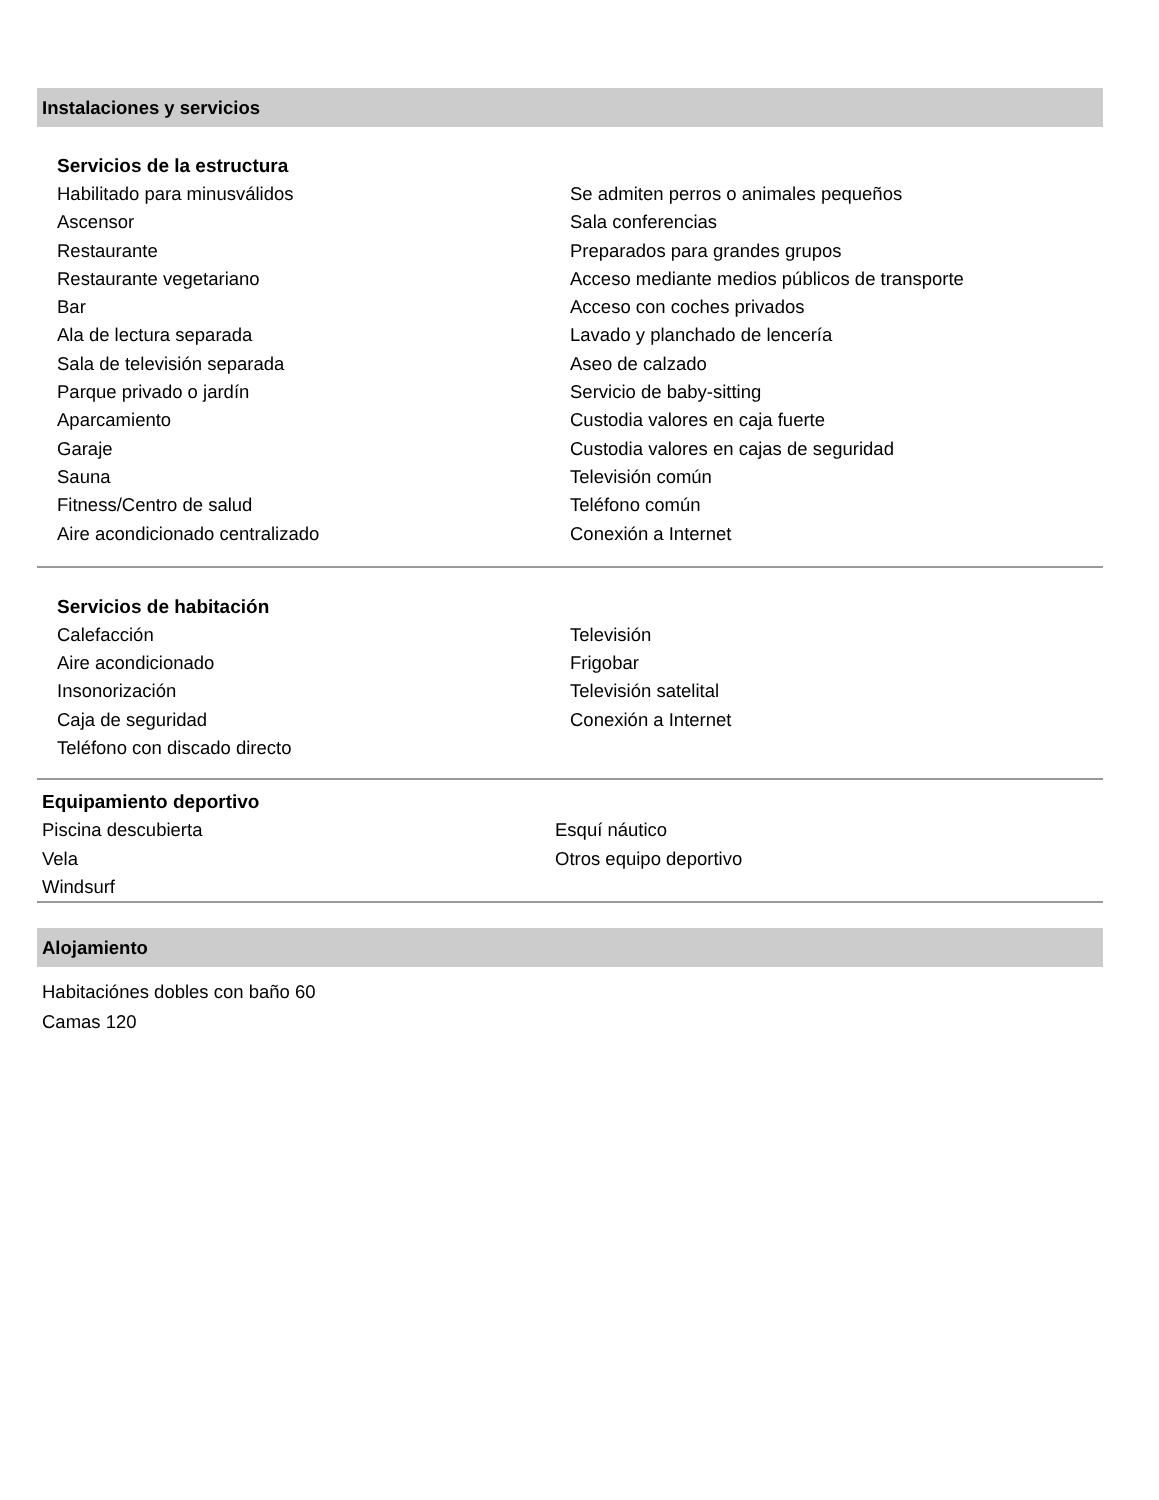Instalaciones y servicios
Servicios de la estructura
Habilitado para minusválidos
Ascensor
Restaurante
Restaurante vegetariano
Bar
Ala de lectura separada
Sala de televisión separada
Parque privado o jardín
Aparcamiento
Garaje
Sauna
Fitness/Centro de salud
Aire acondicionado centralizado
Se admiten perros o animales pequeños
Sala conferencias
Preparados para grandes grupos
Acceso mediante medios públicos de transporte
Acceso con coches privados
Lavado y planchado de lencería
Aseo de calzado
Servicio de baby-sitting
Custodia valores en caja fuerte
Custodia valores en cajas de seguridad
Televisión común
Teléfono común
Conexión a Internet
Servicios de habitación
Calefacción
Aire acondicionado
Insonorización
Caja de seguridad
Teléfono con discado directo
Televisión
Frigobar
Televisión satelital
Conexión a Internet
Equipamiento deportivo
Piscina descubierta
Vela
Windsurf
Esquí náutico
Otros equipo deportivo
Alojamiento
Habitaciónes dobles con baño 60
Camas 120